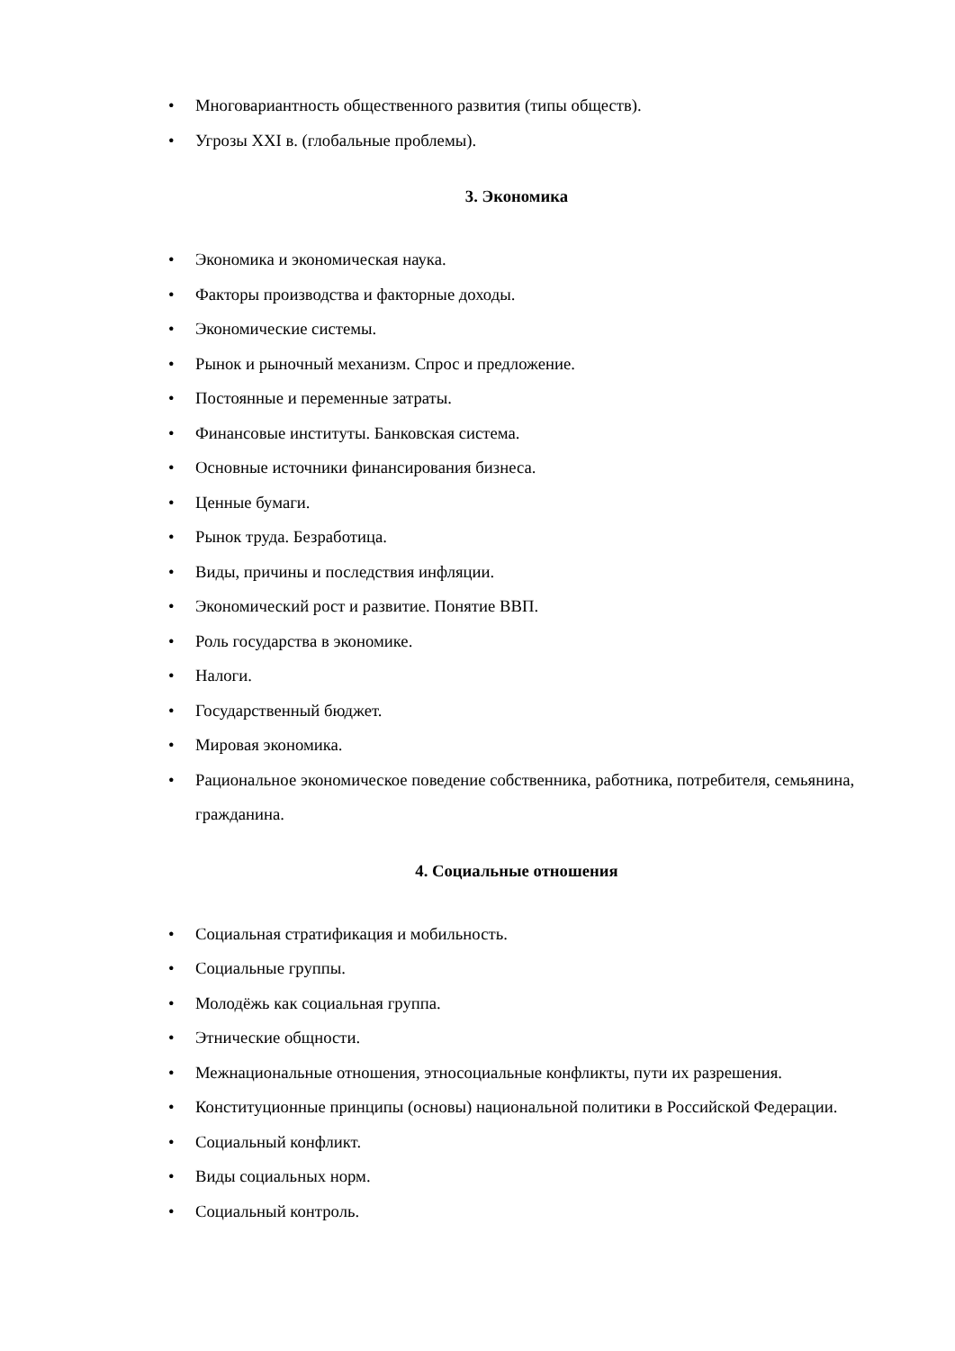• Многовариантность общественного развития (типы обществ).
• Угрозы XXI в. (глобальные проблемы).
3. Экономика
• Экономика и экономическая наука.
• Факторы производства и факторные доходы.
• Экономические системы.
• Рынок и рыночный механизм. Спрос и предложение.
• Постоянные и переменные затраты.
• Финансовые институты. Банковская система.
• Основные источники финансирования бизнеса.
• Ценные бумаги.
• Рынок труда. Безработица.
• Виды, причины и последствия инфляции.
• Экономический рост и развитие. Понятие ВВП.
• Роль государства в экономике.
• Налоги.
• Государственный бюджет.
• Мировая экономика.
• Рациональное экономическое поведение собственника, работника, потребителя, семьянина, гражданина.
4. Социальные отношения
• Социальная стратификация и мобильность.
• Социальные группы.
• Молодёжь как социальная группа.
• Этнические общности.
• Межнациональные отношения, этносоциальные конфликты, пути их разрешения.
• Конституционные принципы (основы) национальной политики в Российской Федерации.
• Социальный конфликт.
• Виды социальных норм.
• Социальный контроль.